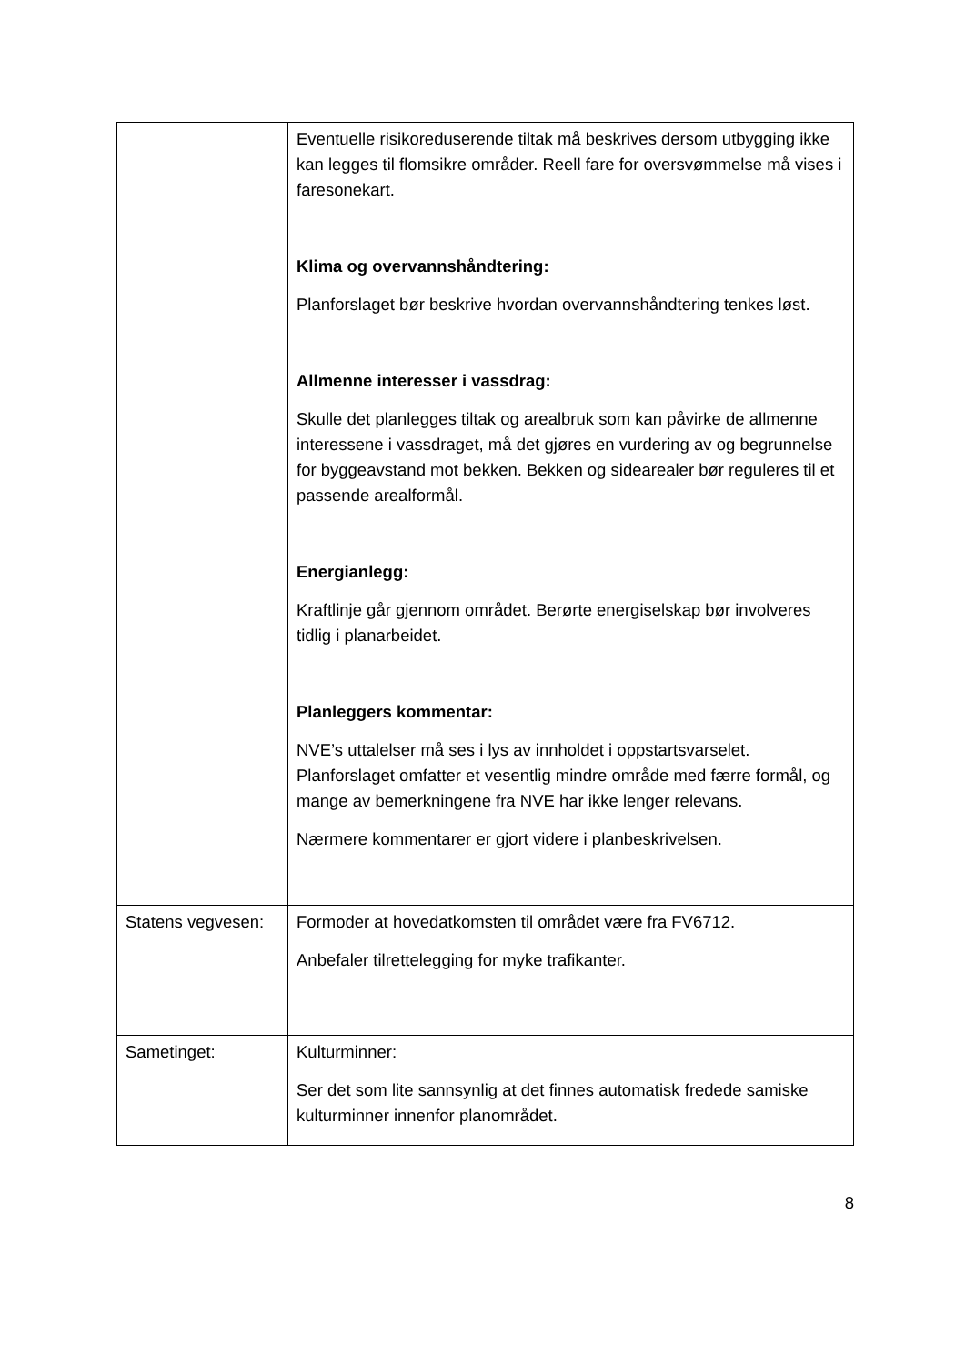| | Eventuelle risikoreduserende tiltak må beskrives dersom utbygging ikke kan legges til flomsikre områder. Reell fare for oversvømmelse må vises i faresonekart. Klima og overvannshåndtering: Planforslaget bør beskrive hvordan overvannshåndtering tenkes løst. Allmenne interesser i vassdrag: Skulle det planlegges tiltak og arealbruk som kan påvirke de allmenne interessene i vassdraget, må det gjøres en vurdering av og begrunnelse for byggeavstand mot bekken. Bekken og sidearealer bør reguleres til et passende arealformål. Energianlegg: Kraftlinje går gjennom området. Berørte energiselskap bør involveres tidlig i planarbeidet. Planleggers kommentar: NVE’s uttalelser må ses i lys av innholdet i oppstartsvarselet. Planforslaget omfatter et vesentlig mindre område med færre formål, og mange av bemerkningene fra NVE har ikke lenger relevans. Nærmere kommentarer er gjort videre i planbeskrivelsen. |
| Statens vegvesen: | Formoder at hovedatkomsten til området være fra FV6712. Anbefaler tilrettelegging for myke trafikanter. |
| Sametinget: | Kulturminner: Ser det som lite sannsynlig at det finnes automatisk fredede samiske kulturminner innenfor planområdet. |
8